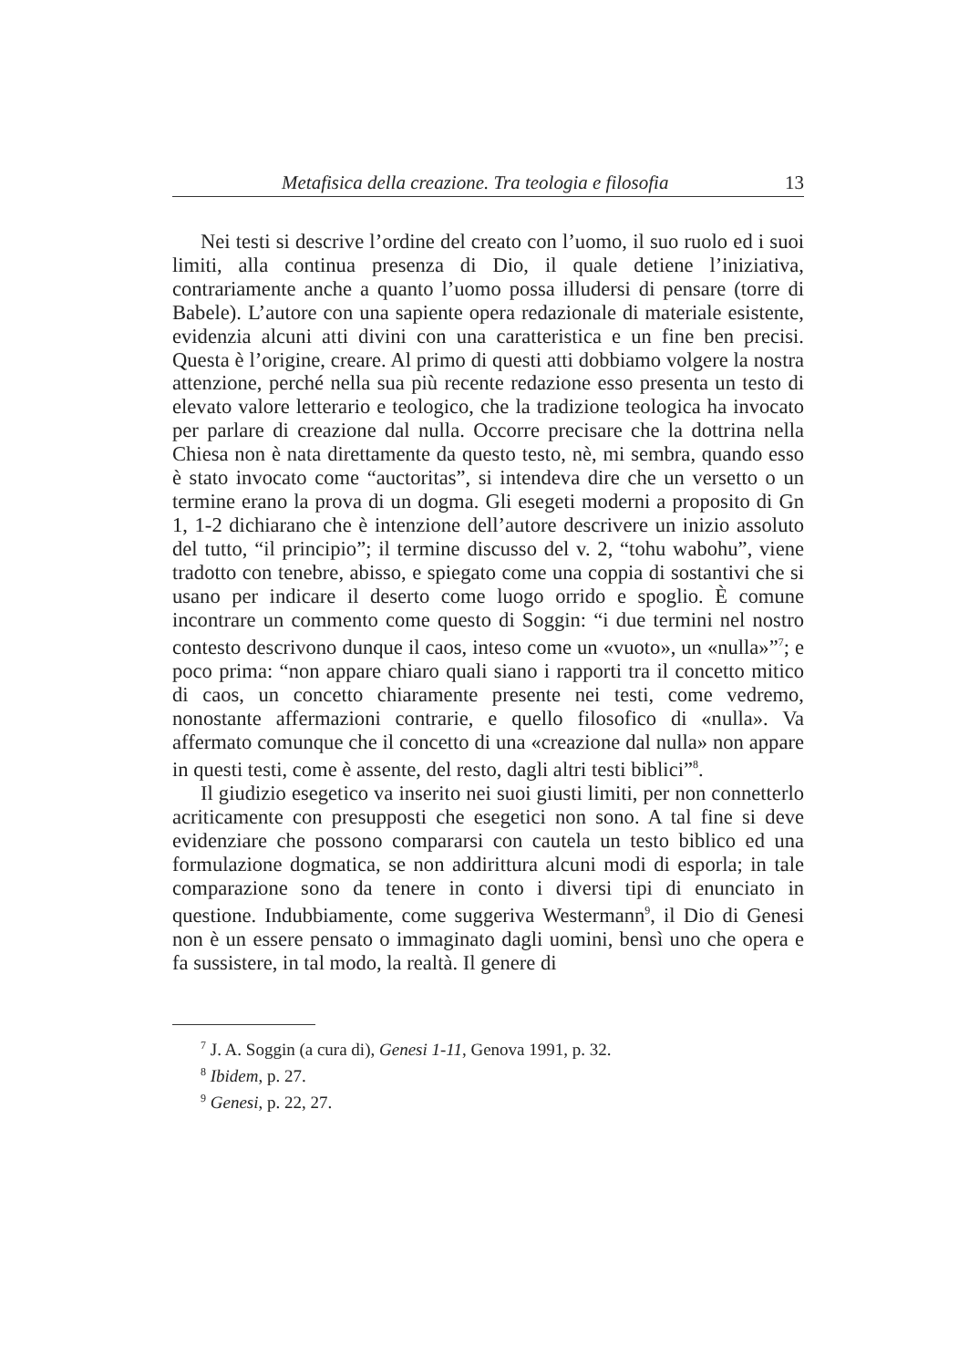Metafisica della creazione. Tra teologia e filosofia 13
Nei testi si descrive l’ordine del creato con l’uomo, il suo ruolo ed i suoi limiti, alla continua presenza di Dio, il quale detiene l’iniziativa, contrariamente anche a quanto l’uomo possa illudersi di pensare (torre di Babele). L’autore con una sapiente opera redazionale di materiale esistente, evidenzia alcuni atti divini con una caratteristica e un fine ben precisi. Questa è l’origine, creare. Al primo di questi atti dobbiamo volgere la nostra attenzione, perché nella sua più recente redazione esso presenta un testo di elevato valore letterario e teologico, che la tradizione teologica ha invocato per parlare di creazione dal nulla. Occorre precisare che la dottrina nella Chiesa non è nata direttamente da questo testo, nè, mi sembra, quando esso è stato invocato come “auctoritas”, si intendeva dire che un versetto o un termine erano la prova di un dogma. Gli esegeti moderni a proposito di Gn 1, 1-2 dichiarano che è intenzione dell’autore descrivere un inizio assoluto del tutto, “il principio”; il termine discusso del v. 2, “tohu wabohu”, viene tradotto con tenebre, abisso, e spiegato come una coppia di sostantivi che si usano per indicare il deserto come luogo orrido e spoglio. È comune incontrare un commento come questo di Soggin: “i due termini nel nostro contesto descrivono dunque il caos, inteso come un «vuoto», un «nulla»”<sup>7</sup>; e poco prima: “non appare chiaro quali siano i rapporti tra il concetto mitico di caos, un concetto chiaramente presente nei testi, come vedremo, nonostante affermazioni contrarie, e quello filosofico di «nulla». Va affermato comunque che il concetto di una «creazione dal nulla» non appare in questi testi, come è assente, del resto, dagli altri testi biblici”<sup>8</sup>.
Il giudizio esegetico va inserito nei suoi giusti limiti, per non connetterlo acriticamente con presupposti che esegetici non sono. A tal fine si deve evidenziare che possono compararsi con cautela un testo biblico ed una formulazione dogmatica, se non addirittura alcuni modi di esporla; in tale comparazione sono da tenere in conto i diversi tipi di enunciato in questione. Indubbiamente, come suggeriva Westermann<sup>9</sup>, il Dio di Genesi non è un essere pensato o immaginato dagli uomini, bensì uno che opera e fa sussistere, in tal modo, la realtà. Il genere di
<sup>7</sup> J. A. Soggin (a cura di), Genesi 1-11, Genova 1991, p. 32.
<sup>8</sup> Ibidem, p. 27.
<sup>9</sup> Genesi, p. 22, 27.